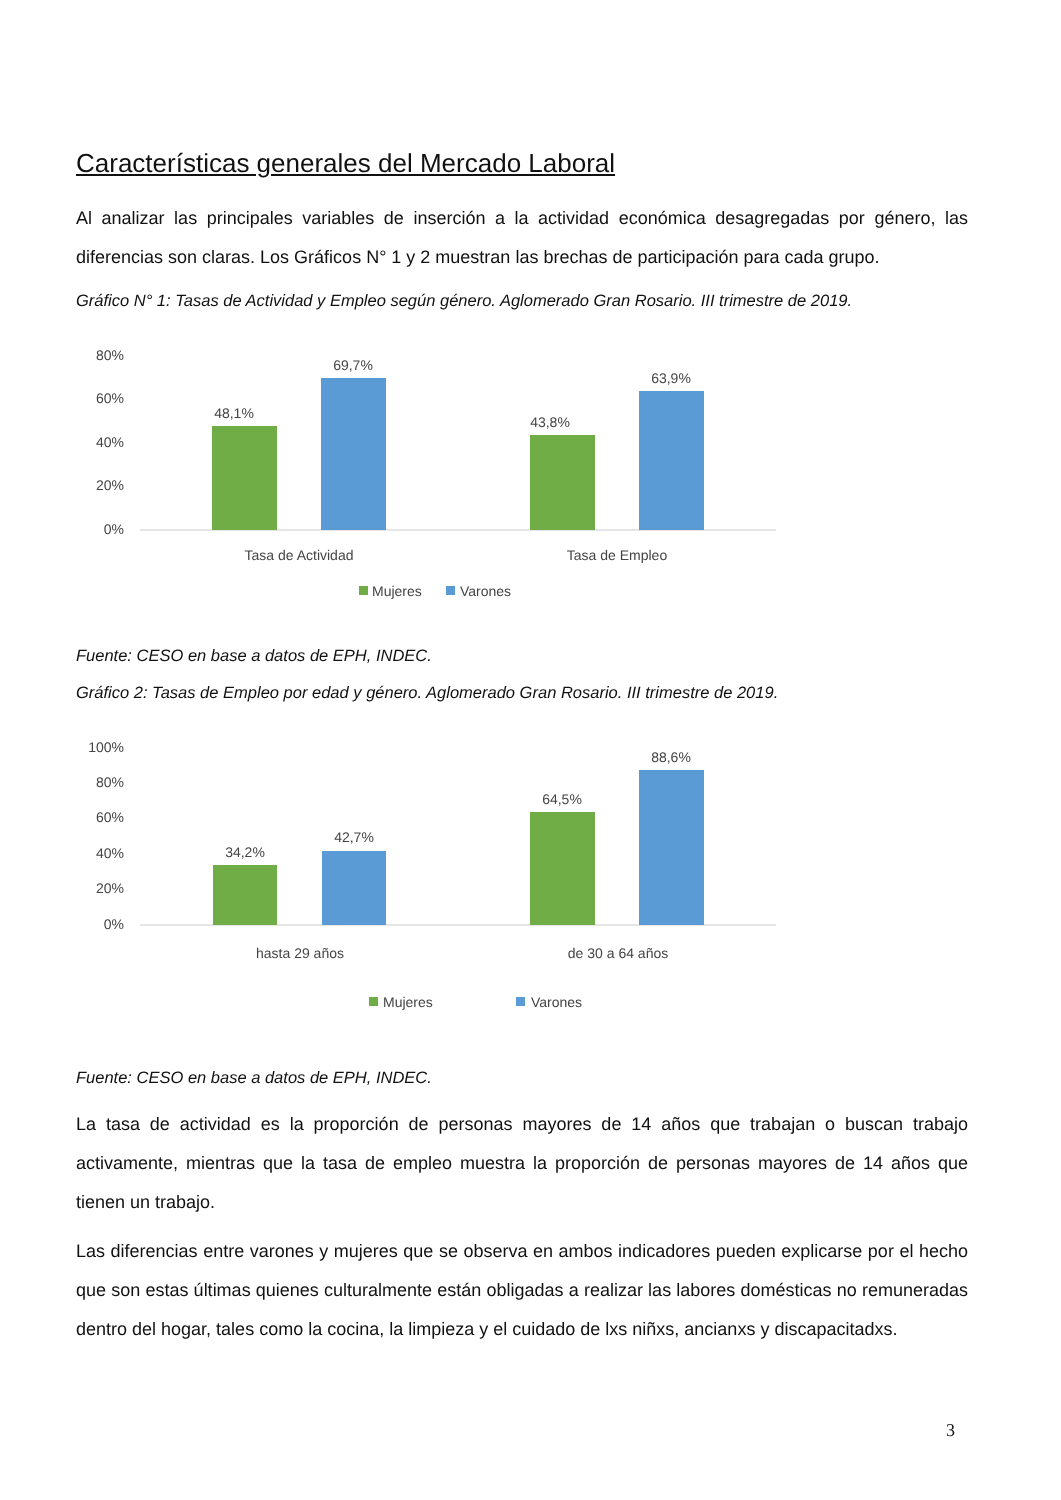Características generales del Mercado Laboral
Al analizar las principales variables de inserción a la actividad económica desagregadas por género, las diferencias son claras. Los Gráficos N° 1 y 2 muestran las brechas de participación para cada grupo.
Gráfico N° 1: Tasas de Actividad y Empleo según género. Aglomerado Gran Rosario. III trimestre de 2019.
80%
60%
40%
20%
0%
48,1%
69,7%
43,8%
63,9%
Tasa de Actividad
Tasa de Empleo
Mujeres
Varones
Fuente: CESO en base a datos de EPH, INDEC.
Gráfico 2: Tasas de Empleo por edad y género. Aglomerado Gran Rosario. III trimestre de 2019.
100%
80%
60%
40%
20%
0%
34,2%
42,7%
64,5%
88,6%
hasta 29 años
de 30 a 64 años
Mujeres
Varones
Fuente: CESO en base a datos de EPH, INDEC.
La tasa de actividad es la proporción de personas mayores de 14 años que trabajan o buscan trabajo activamente, mientras que la tasa de empleo muestra la proporción de personas mayores de 14 años que tienen un trabajo.
Las diferencias entre varones y mujeres que se observa en ambos indicadores pueden explicarse por el hecho que son estas últimas quienes culturalmente están obligadas a realizar las labores domésticas no remuneradas dentro del hogar, tales como la cocina, la limpieza y el cuidado de lxs niñxs, ancianxs y discapacitadxs.
3